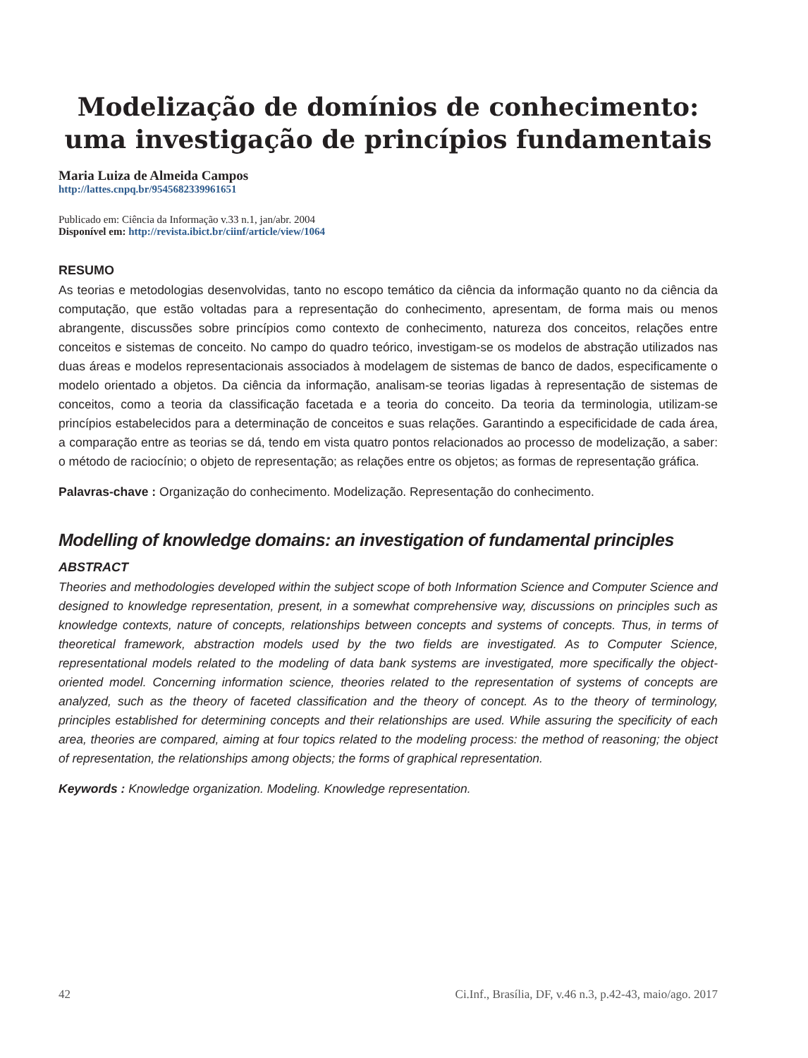Modelização de domínios de conhecimento: uma investigação de princípios fundamentais
Maria Luiza de Almeida Campos
http://lattes.cnpq.br/9545682339961651
Publicado em: Ciência da Informação v.33 n.1, jan/abr. 2004
Disponível em: http://revista.ibict.br/ciinf/article/view/1064
RESUMO
As teorias e metodologias desenvolvidas, tanto no escopo temático da ciência da informação quanto no da ciência da computação, que estão voltadas para a representação do conhecimento, apresentam, de forma mais ou menos abrangente, discussões sobre princípios como contexto de conhecimento, natureza dos conceitos, relações entre conceitos e sistemas de conceito. No campo do quadro teórico, investigam-se os modelos de abstração utilizados nas duas áreas e modelos representacionais associados à modelagem de sistemas de banco de dados, especificamente o modelo orientado a objetos. Da ciência da informação, analisam-se teorias ligadas à representação de sistemas de conceitos, como a teoria da classificação facetada e a teoria do conceito. Da teoria da terminologia, utilizam-se princípios estabelecidos para a determinação de conceitos e suas relações. Garantindo a especificidade de cada área, a comparação entre as teorias se dá, tendo em vista quatro pontos relacionados ao processo de modelização, a saber: o método de raciocínio; o objeto de representação; as relações entre os objetos; as formas de representação gráfica.
Palavras-chave : Organização do conhecimento. Modelização. Representação do conhecimento.
Modelling of knowledge domains: an investigation of fundamental principles
ABSTRACT
Theories and methodologies developed within the subject scope of both Information Science and Computer Science and designed to knowledge representation, present, in a somewhat comprehensive way, discussions on principles such as knowledge contexts, nature of concepts, relationships between concepts and systems of concepts. Thus, in terms of theoretical framework, abstraction models used by the two fields are investigated. As to Computer Science, representational models related to the modeling of data bank systems are investigated, more specifically the object-oriented model. Concerning information science, theories related to the representation of systems of concepts are analyzed, such as the theory of faceted classification and the theory of concept. As to the theory of terminology, principles established for determining concepts and their relationships are used. While assuring the specificity of each area, theories are compared, aiming at four topics related to the modeling process: the method of reasoning; the object of representation, the relationships among objects; the forms of graphical representation.
Keywords : Knowledge organization. Modeling. Knowledge representation.
42 Ci.Inf., Brasília, DF, v.46 n.3, p.42-43, maio/ago. 2017